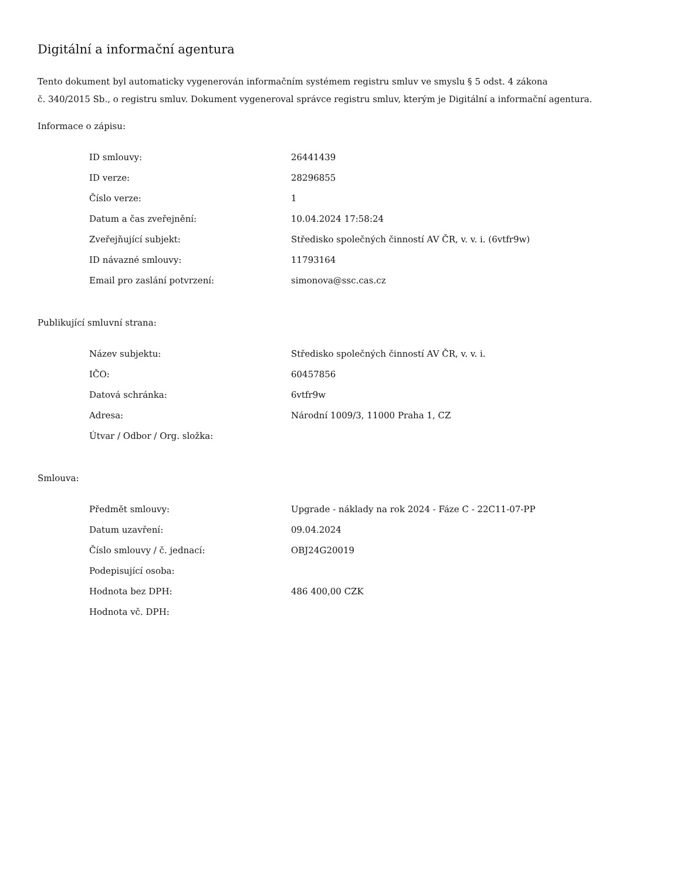Digitální a informační agentura
Tento dokument byl automaticky vygenerován informačním systémem registru smluv ve smyslu § 5 odst. 4 zákona
č. 340/2015 Sb., o registru smluv. Dokument vygeneroval správce registru smluv, kterým je Digitální a informační agentura.
Informace o zápisu:
| ID smlouvy: | 26441439 |
| ID verze: | 28296855 |
| Číslo verze: | 1 |
| Datum a čas zveřejnění: | 10.04.2024 17:58:24 |
| Zveřejňující subjekt: | Středisko společných činností AV ČR, v. v. i. (6vtfr9w) |
| ID návazné smlouvy: | 11793164 |
| Email pro zaslání potvrzení: | simonova@ssc.cas.cz |
Publikující smluvní strana:
| Název subjektu: | Středisko společných činností AV ČR, v. v. i. |
| IČO: | 60457856 |
| Datová schránka: | 6vtfr9w |
| Adresa: | Národní 1009/3, 11000 Praha 1, CZ |
| Útvar / Odbor / Org. složka: | |
Smlouva:
| Předmět smlouvy: | Upgrade - náklady na rok 2024 - Fáze C - 22C11-07-PP |
| Datum uzavření: | 09.04.2024 |
| Číslo smlouvy / č. jednací: | OBJ24G20019 |
| Podepisující osoba: | |
| Hodnota bez DPH: | 486 400,00 CZK |
| Hodnota vč. DPH: | |